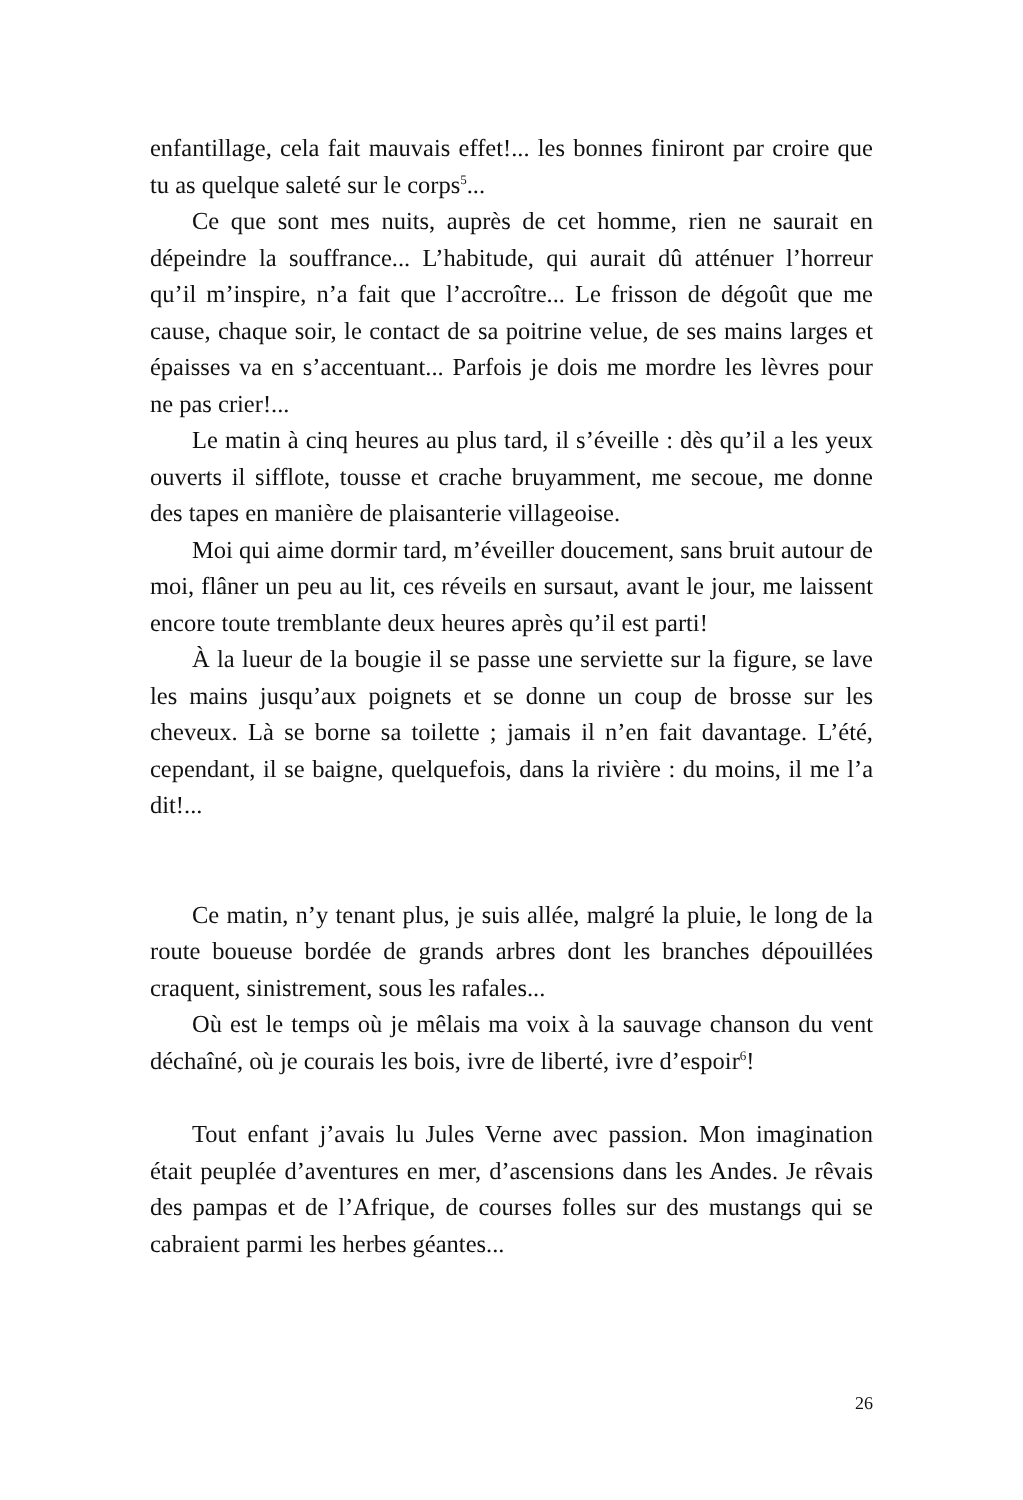enfantillage, cela fait mauvais effet!... les bonnes finiront par croire que tu as quelque saleté sur le corps<sup>5</sup>...
Ce que sont mes nuits, auprès de cet homme, rien ne saurait en dépeindre la souffrance... L’habitude, qui aurait dû atténuer l’horreur qu’il m’inspire, n’a fait que l’accroître... Le frisson de dégoût que me cause, chaque soir, le contact de sa poitrine velue, de ses mains larges et épaisses va en s’accentuant... Parfois je dois me mordre les lèvres pour ne pas crier!...
Le matin à cinq heures au plus tard, il s’éveille : dès qu’il a les yeux ouverts il sifflote, tousse et crache bruyamment, me secoue, me donne des tapes en manière de plaisanterie villageoise.
Moi qui aime dormir tard, m’éveiller doucement, sans bruit autour de moi, flâner un peu au lit, ces réveils en sursaut, avant le jour, me laissent encore toute tremblante deux heures après qu’il est parti!
À la lueur de la bougie il se passe une serviette sur la figure, se lave les mains jusqu’aux poignets et se donne un coup de brosse sur les cheveux. Là se borne sa toilette ; jamais il n’en fait davantage. L’été, cependant, il se baigne, quelquefois, dans la rivière : du moins, il me l’a dit!...
Ce matin, n’y tenant plus, je suis allée, malgré la pluie, le long de la route boueuse bordée de grands arbres dont les branches dépouillées craquent, sinistrement, sous les rafales...
Où est le temps où je mêlais ma voix à la sauvage chanson du vent déchaîné, où je courais les bois, ivre de liberté, ivre d’espoir<sup>6</sup>!
Tout enfant j’avais lu Jules Verne avec passion. Mon imagination était peuplée d’aventures en mer, d’ascensions dans les Andes. Je rêvais des pampas et de l’Afrique, de courses folles sur des mustangs qui se cabraient parmi les herbes géantes...
26